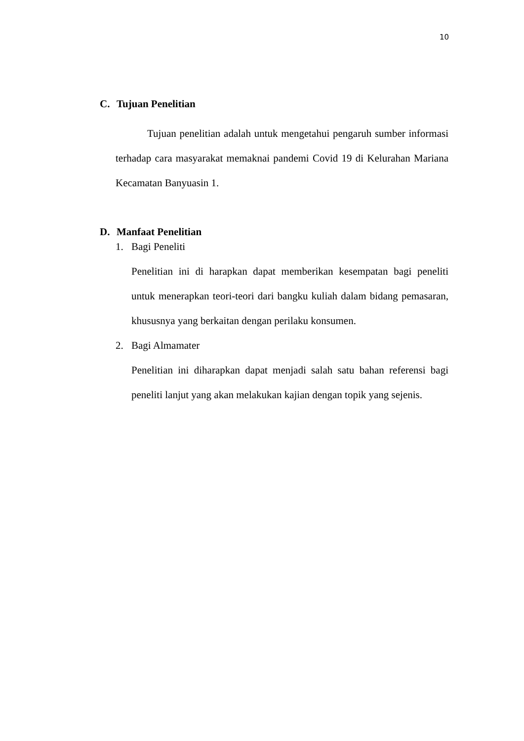10
C. Tujuan Penelitian
Tujuan penelitian adalah untuk mengetahui pengaruh sumber informasi terhadap cara masyarakat memaknai pandemi Covid 19 di Kelurahan Mariana Kecamatan Banyuasin 1.
D. Manfaat Penelitian
1. Bagi Peneliti
Penelitian ini di harapkan dapat memberikan kesempatan bagi peneliti untuk menerapkan teori-teori dari bangku kuliah dalam bidang pemasaran, khususnya yang berkaitan dengan perilaku konsumen.
2. Bagi Almamater
Penelitian ini diharapkan dapat menjadi salah satu bahan referensi bagi peneliti lanjut yang akan melakukan kajian dengan topik yang sejenis.